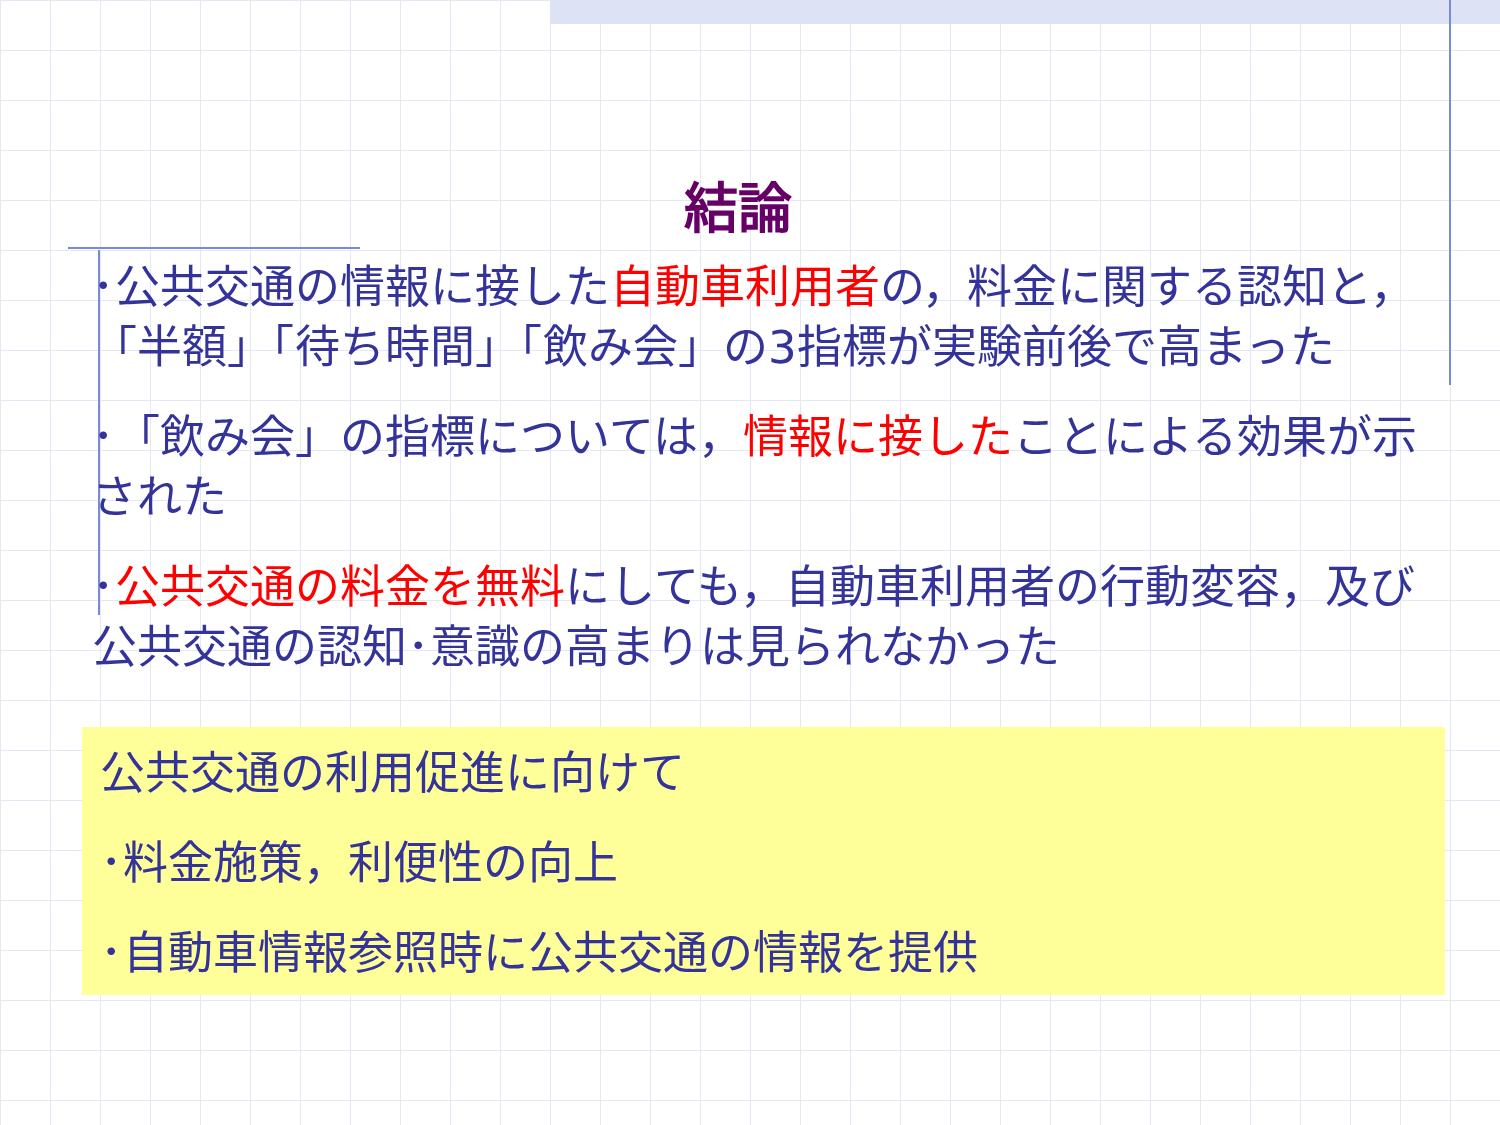結論
･公共交通の情報に接した自動車利用者の，料金に関する認知と，「半額」「待ち時間」「飲み会」の3指標が実験前後で高まった
･「飲み会」の指標については，情報に接したことによる効果が示された
･公共交通の料金を無料にしても，自動車利用者の行動変容，及び公共交通の認知･意識の高まりは見られなかった
公共交通の利用促進に向けて
･料金施策，利便性の向上
･自動車情報参照時に公共交通の情報を提供